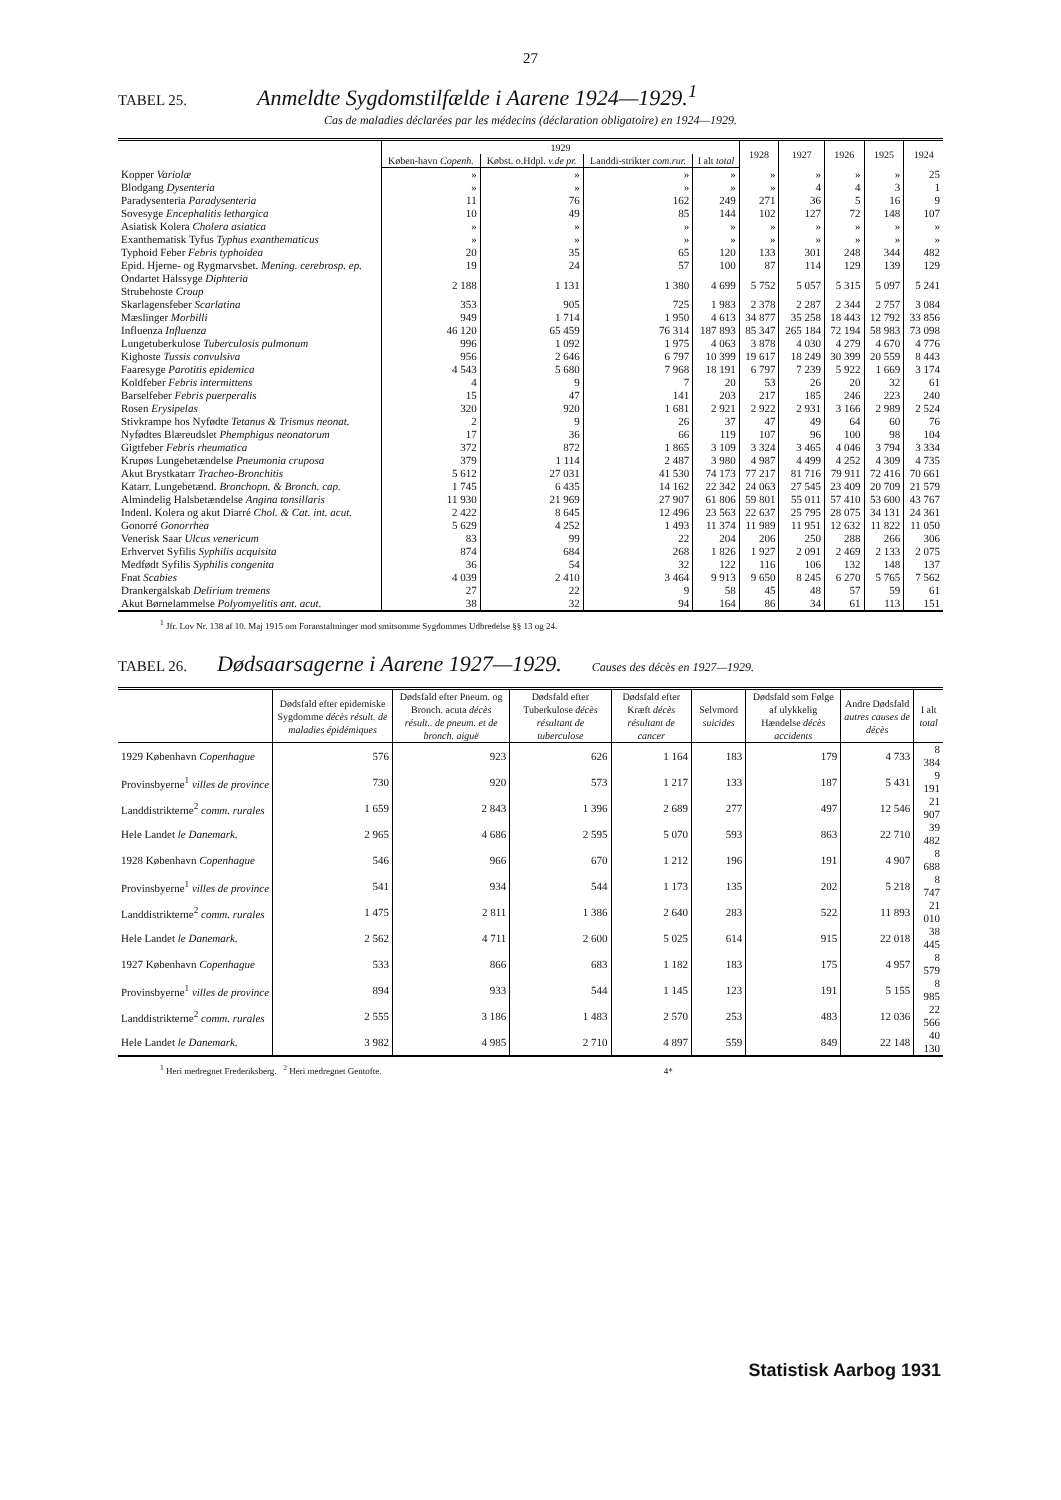27
TABEL 25. Anmeldte Sygdomstilfælde i Aarene 1924—1929.<sup>1</sup>
Cas de maladies déclarées par les médecins (déclaration obligatoire) en 1924—1929.
| | 1929 | | | | 1928 | 1927 | 1926 | 1925 | 1924 |
| --- | --- | --- | --- | --- | --- | --- | --- | --- | --- |
| | Køben-havn Copenh. | Købst. o.Hdpl. v.de pr. | Landdi-strikter com.rur. | I alt total | | | | | |
| Kopper Variolæ | » | » | » | » | » | » | » | » | 25 |
| Blodgang Dysenteria | » | » | » | » | » | 4 | 4 | 3 | 1 |
| Paradysenteria Paradysenteria | 11 | 76 | 162 | 249 | 271 | 36 | 5 | 16 | 9 |
| Sovesyge Encephalitis lethargica | 10 | 49 | 85 | 144 | 102 | 127 | 72 | 148 | 107 |
| Asiatisk Kolera Cholera asiatica | » | » | » | » | » | » | » | » | » |
| Exanthematisk Tyfus Typhus exanthematicus | » | » | » | » | » | » | » | » | » |
| Typhoid Feber Febris typhoidea | 20 | 35 | 65 | 120 | 133 | 301 | 248 | 344 | 482 |
| Epid. Hjerne- og Rygmarvsbet. Mening. cerebrosp. ep. | 19 | 24 | 57 | 100 | 87 | 114 | 129 | 139 | 129 |
| Ondartet Halssyge Diphteria Strubehoste Croup | 2 188 | 1 131 | 1 380 | 4 699 | 5 752 | 5 057 | 5 315 | 5 097 | 5 241 |
| Skarlagensfeber Scarlatina | 353 | 905 | 725 | 1 983 | 2 378 | 2 287 | 2 344 | 2 757 | 3 084 |
| Mæslinger Morbilli | 949 | 1 714 | 1 950 | 4 613 | 34 877 | 35 258 | 18 443 | 12 792 | 33 856 |
| Influenza Influenza | 46 120 | 65 459 | 76 314 | 187 893 | 85 347 | 265 184 | 72 194 | 58 983 | 73 098 |
| Lungetuberkulose Tuberculosis pulmonum | 996 | 1 092 | 1 975 | 4 063 | 3 878 | 4 030 | 4 279 | 4 670 | 4 776 |
| Kighoste Tussis convulsiva | 956 | 2 646 | 6 797 | 10 399 | 19 617 | 18 249 | 30 399 | 20 559 | 8 443 |
| Faaresyge Parotitis epidemica | 4 543 | 5 680 | 7 968 | 18 191 | 6 797 | 7 239 | 5 922 | 1 669 | 3 174 |
| Koldfeber Febris intermittens | 4 | 9 | 7 | 20 | 53 | 26 | 20 | 32 | 61 |
| Barselfeber Febris puerperalis | 15 | 47 | 141 | 203 | 217 | 185 | 246 | 223 | 240 |
| Rosen Erysipelas | 320 | 920 | 1 681 | 2 921 | 2 922 | 2 931 | 3 166 | 2 989 | 2 524 |
| Stivkrampe hos Nyfødte Tetanus & Trismus neonat. | 2 | 9 | 26 | 37 | 47 | 49 | 64 | 60 | 76 |
| Nyfødtes Blæreudslet Phemphigus neonatorum | 17 | 36 | 66 | 119 | 107 | 96 | 100 | 98 | 104 |
| Gigtfeber Febris rheumatica | 372 | 872 | 1 865 | 3 109 | 3 324 | 3 465 | 4 046 | 3 794 | 3 334 |
| Krupøs Lungebetændelse Pneumonia cruposa | 379 | 1 114 | 2 487 | 3 980 | 4 987 | 4 499 | 4 252 | 4 309 | 4 735 |
| Akut Brystkatarr Tracheo-Bronchitis | 5 612 | 27 031 | 41 530 | 74 173 | 77 217 | 81 716 | 79 911 | 72 416 | 70 661 |
| Katarr. Lungebetænd. Bronchopn. & Bronch. cap. | 1 745 | 6 435 | 14 162 | 22 342 | 24 063 | 27 545 | 23 409 | 20 709 | 21 579 |
| Almindelig Halsbetændelse Angina tonsillaris | 11 930 | 21 969 | 27 907 | 61 806 | 59 801 | 55 011 | 57 410 | 53 600 | 43 767 |
| Indenl. Kolera og akut Diarré Chol. & Cat. int. acut. | 2 422 | 8 645 | 12 496 | 23 563 | 22 637 | 25 795 | 28 075 | 34 131 | 24 361 |
| Gonorré Gonorrhea | 5 629 | 4 252 | 1 493 | 11 374 | 11 989 | 11 951 | 12 632 | 11 822 | 11 050 |
| Venerisk Saar Ulcus venericum | 83 | 99 | 22 | 204 | 206 | 250 | 288 | 266 | 306 |
| Erhvervet Syfilis Syphilis acquisita | 874 | 684 | 268 | 1 826 | 1 927 | 2 091 | 2 469 | 2 133 | 2 075 |
| Medfødt Syfilis Syphilis congenita | 36 | 54 | 32 | 122 | 116 | 106 | 132 | 148 | 137 |
| Fnat Scabies | 4 039 | 2 410 | 3 464 | 9 913 | 9 650 | 8 245 | 6 270 | 5 765 | 7 562 |
| Drankergalskab Delirium tremens | 27 | 22 | 9 | 58 | 45 | 48 | 57 | 59 | 61 |
| Akut Børnelammelse Polyomyelitis ant. acut. | 38 | 32 | 94 | 164 | 86 | 34 | 61 | 113 | 151 |
<sup>1</sup> Jfr. Lov Nr. 138 af 10. Maj 1915 om Foranstaltninger mod smitsomme Sygdommes Udbredelse §§ 13 og 24.
TABEL 26. Dødsaarsagerne i Aarene 1927—1929. Causes des décès en 1927—1929.
| | Dødsfald efter epidemiske Sygdomme décès résult. de maladies épidémiques | Dødsfald efter Pneum. og Bronch. acuta décès résult.. de pneum. et de bronch. aiguë | Dødsfald efter Tuberkulose décès résultant de tuberculose | Dødsfald efter Kræft décès résultant de cancer | Selvmord suicides | Dødsfald som Følge af ulykkelig Hændelse décès accidents | Andre Dødsfald autres causes de décès | I alt total |
| --- | --- | --- | --- | --- | --- | --- | --- | --- |
| 1929 København Copenhague | 576 | 923 | 626 | 1 164 | 183 | 179 | 4 733 | 8 384 |
| Provinsbyerne<sup>1</sup> villes de province | 730 | 920 | 573 | 1 217 | 133 | 187 | 5 431 | 9 191 |
| Landdistrikterne<sup>2</sup> comm. rurales | 1 659 | 2 843 | 1 396 | 2 689 | 277 | 497 | 12 546 | 21 907 |
| Hele Landet le Danemark. | 2 965 | 4 686 | 2 595 | 5 070 | 593 | 863 | 22 710 | 39 482 |
| 1928 København Copenhague | 546 | 966 | 670 | 1 212 | 196 | 191 | 4 907 | 8 688 |
| Provinsbyerne<sup>1</sup> villes de province | 541 | 934 | 544 | 1 173 | 135 | 202 | 5 218 | 8 747 |
| Landdistrikterne<sup>2</sup> comm. rurales | 1 475 | 2 811 | 1 386 | 2 640 | 283 | 522 | 11 893 | 21 010 |
| Hele Landet le Danemark. | 2 562 | 4 711 | 2 600 | 5 025 | 614 | 915 | 22 018 | 38 445 |
| 1927 København Copenhague | 533 | 866 | 683 | 1 182 | 183 | 175 | 4 957 | 8 579 |
| Provinsbyerne<sup>1</sup> villes de province | 894 | 933 | 544 | 1 145 | 123 | 191 | 5 155 | 8 985 |
| Landdistrikterne<sup>2</sup> comm. rurales | 2 555 | 3 186 | 1 483 | 2 570 | 253 | 483 | 12 036 | 22 566 |
| Hele Landet le Danemark. | 3 982 | 4 985 | 2 710 | 4 897 | 559 | 849 | 22 148 | 40 130 |
<sup>1</sup> Heri medregnet Frederiksberg. <sup>2</sup> Heri medregnet Gentofte. 4*
Statistisk Aarbog 1931